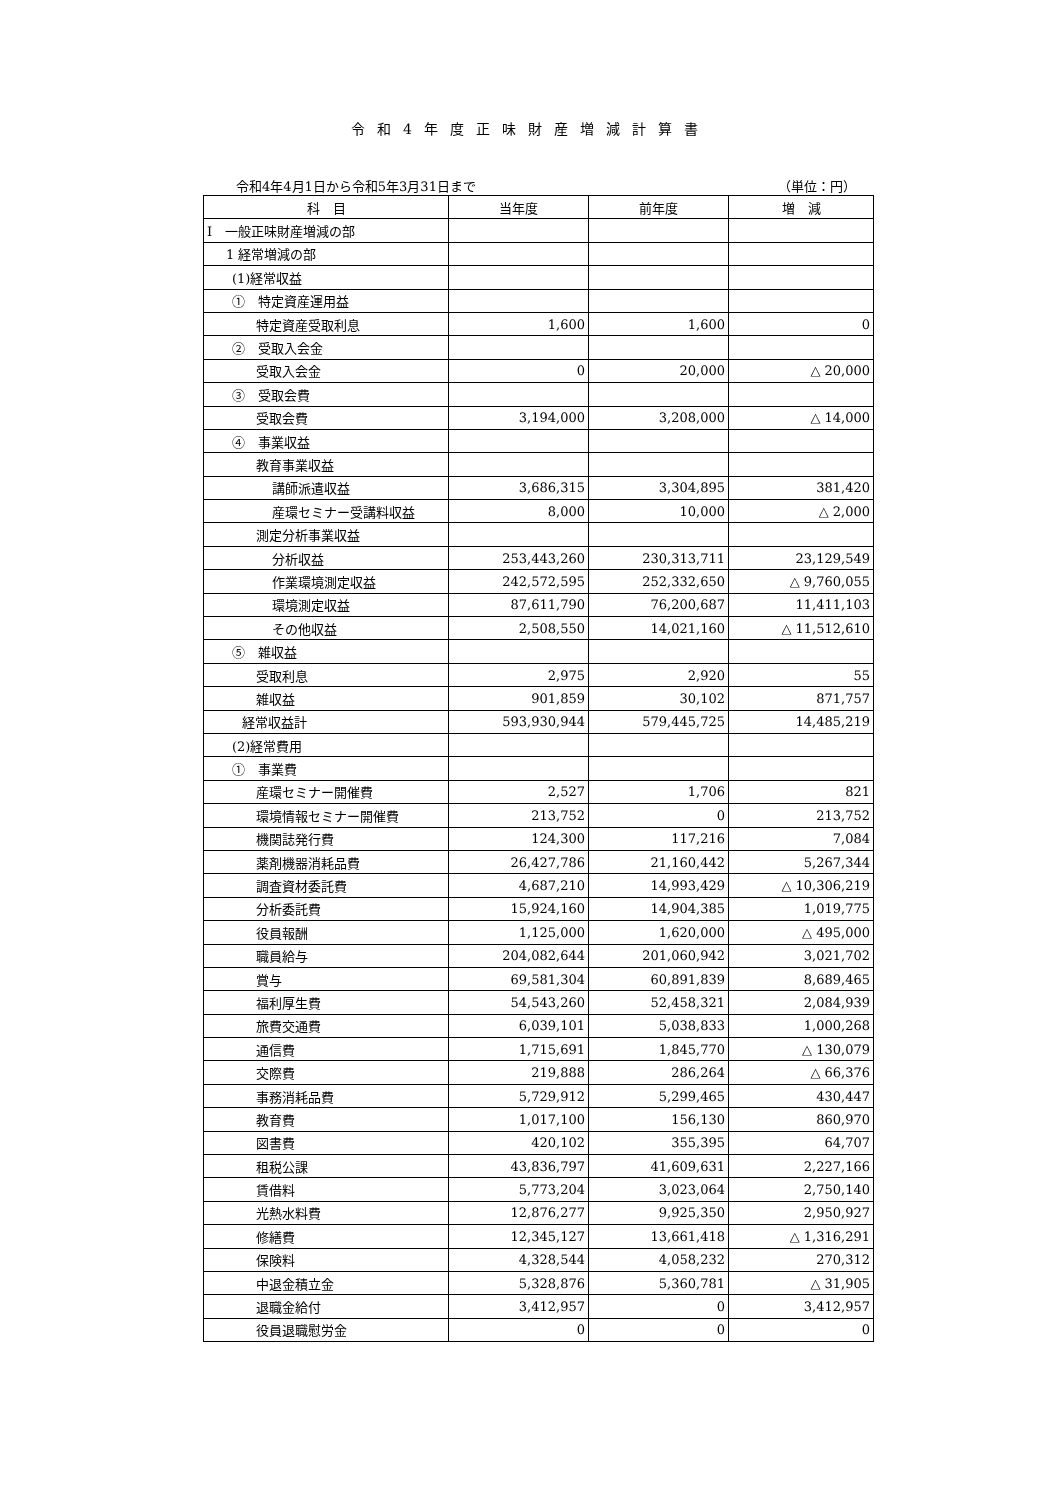令和4年度正味財産増減計算書
令和4年4月1日から令和5年3月31日まで （単位：円）
| 科 目 | 当年度 | 前年度 | 増 減 |
| --- | --- | --- | --- |
| Ⅰ 一般正味財産増減の部 | | | |
| 1 経常増減の部 | | | |
| (1)経常収益 | | | |
| ① 特定資産運用益 | | | |
| 特定資産受取利息 | 1,600 | 1,600 | 0 |
| ② 受取入会金 | | | |
| 受取入会金 | 0 | 20,000 | △ 20,000 |
| ③ 受取会費 | | | |
| 受取会費 | 3,194,000 | 3,208,000 | △ 14,000 |
| ④ 事業収益 | | | |
| 教育事業収益 | | | |
| 講師派遣収益 | 3,686,315 | 3,304,895 | 381,420 |
| 産環セミナー受講料収益 | 8,000 | 10,000 | △ 2,000 |
| 測定分析事業収益 | | | |
| 分析収益 | 253,443,260 | 230,313,711 | 23,129,549 |
| 作業環境測定収益 | 242,572,595 | 252,332,650 | △ 9,760,055 |
| 環境測定収益 | 87,611,790 | 76,200,687 | 11,411,103 |
| その他収益 | 2,508,550 | 14,021,160 | △ 11,512,610 |
| ⑤ 雑収益 | | | |
| 受取利息 | 2,975 | 2,920 | 55 |
| 雑収益 | 901,859 | 30,102 | 871,757 |
| 経常収益計 | 593,930,944 | 579,445,725 | 14,485,219 |
| (2)経常費用 | | | |
| ① 事業費 | | | |
| 産環セミナー開催費 | 2,527 | 1,706 | 821 |
| 環境情報セミナー開催費 | 213,752 | 0 | 213,752 |
| 機関誌発行費 | 124,300 | 117,216 | 7,084 |
| 薬剤機器消耗品費 | 26,427,786 | 21,160,442 | 5,267,344 |
| 調査資材委託費 | 4,687,210 | 14,993,429 | △ 10,306,219 |
| 分析委託費 | 15,924,160 | 14,904,385 | 1,019,775 |
| 役員報酬 | 1,125,000 | 1,620,000 | △ 495,000 |
| 職員給与 | 204,082,644 | 201,060,942 | 3,021,702 |
| 賞与 | 69,581,304 | 60,891,839 | 8,689,465 |
| 福利厚生費 | 54,543,260 | 52,458,321 | 2,084,939 |
| 旅費交通費 | 6,039,101 | 5,038,833 | 1,000,268 |
| 通信費 | 1,715,691 | 1,845,770 | △ 130,079 |
| 交際費 | 219,888 | 286,264 | △ 66,376 |
| 事務消耗品費 | 5,729,912 | 5,299,465 | 430,447 |
| 教育費 | 1,017,100 | 156,130 | 860,970 |
| 図書費 | 420,102 | 355,395 | 64,707 |
| 租税公課 | 43,836,797 | 41,609,631 | 2,227,166 |
| 賃借料 | 5,773,204 | 3,023,064 | 2,750,140 |
| 光熱水料費 | 12,876,277 | 9,925,350 | 2,950,927 |
| 修繕費 | 12,345,127 | 13,661,418 | △ 1,316,291 |
| 保険料 | 4,328,544 | 4,058,232 | 270,312 |
| 中退金積立金 | 5,328,876 | 5,360,781 | △ 31,905 |
| 退職金給付 | 3,412,957 | 0 | 3,412,957 |
| 役員退職慰労金 | 0 | 0 | 0 |